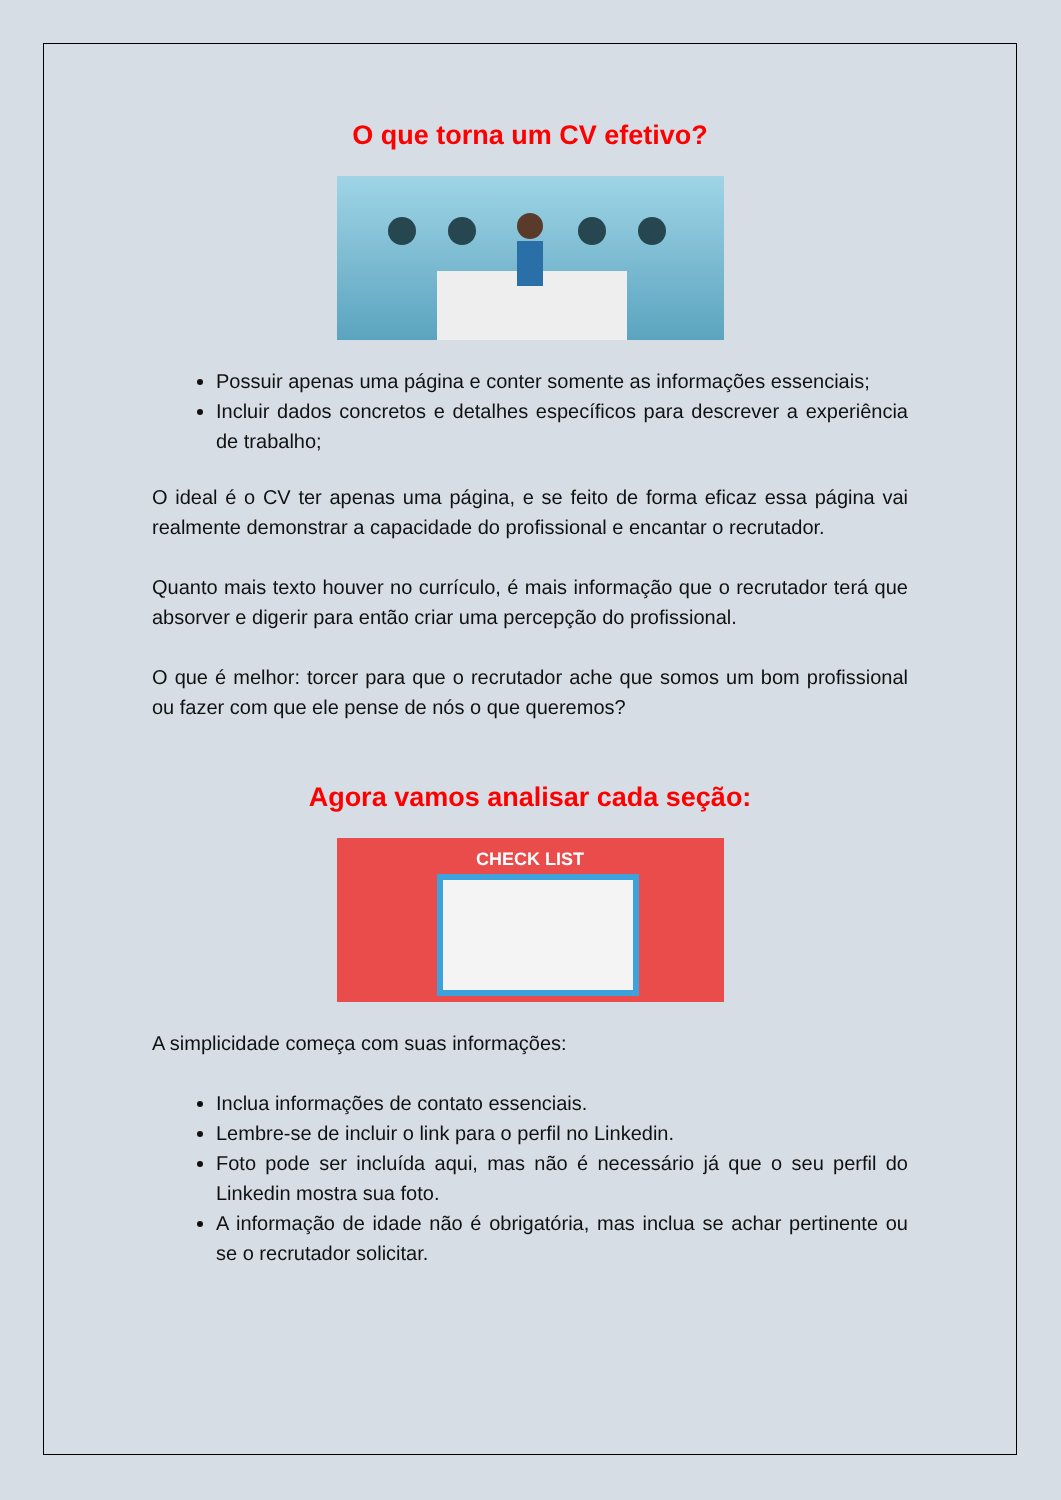O que torna um CV efetivo?
Possuir apenas uma página e conter somente as informações essenciais;
Incluir dados concretos e detalhes específicos para descrever a experiência de trabalho;
O ideal é o CV ter apenas uma página, e se feito de forma eficaz essa página vai realmente demonstrar a capacidade do profissional e encantar o recrutador.
Quanto mais texto houver no currículo, é mais informação que o recrutador terá que absorver e digerir para então criar uma percepção do profissional.
O que é melhor: torcer para que o recrutador ache que somos um bom profissional ou fazer com que ele pense de nós o que queremos?
Agora vamos analisar cada seção:
CHECK LIST
A simplicidade começa com suas informações:
Inclua informações de contato essenciais.
Lembre-se de incluir o link para o perfil no Linkedin.
Foto pode ser incluída aqui, mas não é necessário já que o seu perfil do Linkedin mostra sua foto.
A informação de idade não é obrigatória, mas inclua se achar pertinente ou se o recrutador solicitar.